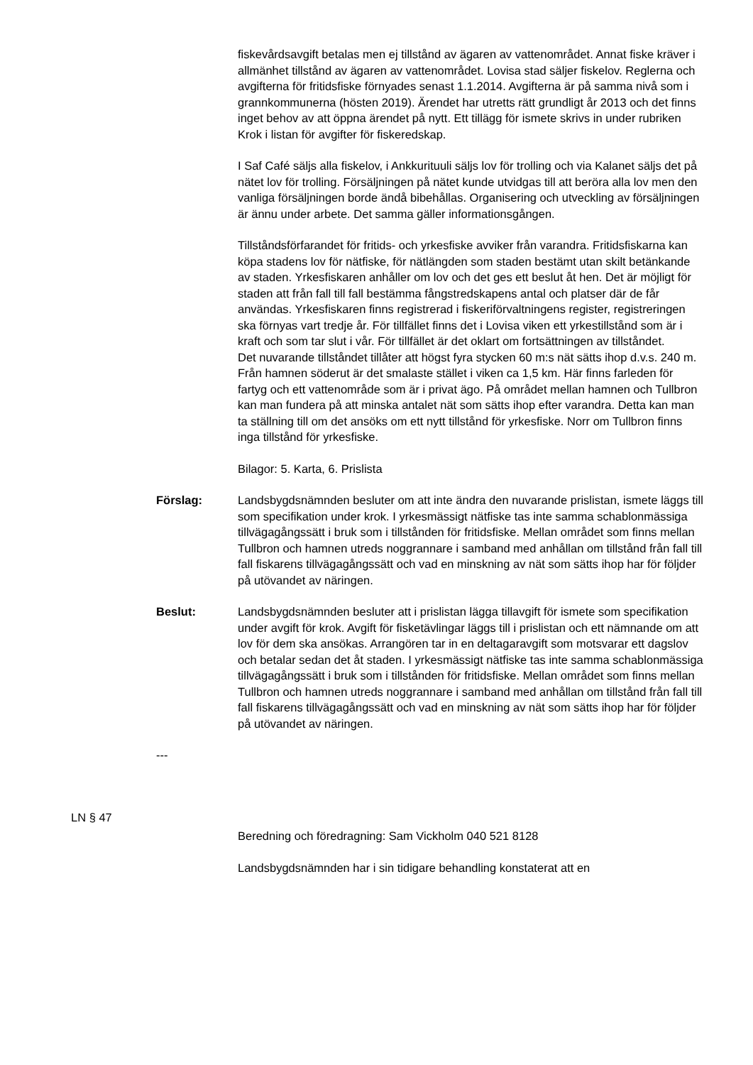fiskevårdsavgift betalas men ej tillstånd av ägaren av vattenområdet. Annat fiske kräver i allmänhet tillstånd av ägaren av vattenområdet. Lovisa stad säljer fiskelov. Reglerna och avgifterna för fritidsfiske förnyades senast 1.1.2014. Avgifterna är på samma nivå som i grannkommunerna (hösten 2019). Ärendet har utretts rätt grundligt år 2013 och det finns inget behov av att öppna ärendet på nytt. Ett tillägg för ismete skrivs in under rubriken Krok i listan för avgifter för fiskeredskap.
I Saf Café säljs alla fiskelov, i Ankkurituuli säljs lov för trolling och via Kalanet säljs det på nätet lov för trolling. Försäljningen på nätet kunde utvidgas till att beröra alla lov men den vanliga försäljningen borde ändå bibehållas. Organisering och utveckling av försäljningen är ännu under arbete. Det samma gäller informationsgången.
Tillståndsförfarandet för fritids- och yrkesfiske avviker från varandra. Fritidsfiskarna kan köpa stadens lov för nätfiske, för nätlängden som staden bestämt utan skilt betänkande av staden. Yrkesfiskaren anhåller om lov och det ges ett beslut åt hen. Det är möjligt för staden att från fall till fall bestämma fångstredskapens antal och platser där de får användas. Yrkesfiskaren finns registrerad i fiskeriförvaltningens register, registreringen ska förnyas vart tredje år. För tillfället finns det i Lovisa viken ett yrkestillstånd som är i kraft och som tar slut i vår. För tillfället är det oklart om fortsättningen av tillståndet.
Det nuvarande tillståndet tillåter att högst fyra stycken 60 m:s nät sätts ihop d.v.s. 240 m. Från hamnen söderut är det smalaste stället i viken ca 1,5 km. Här finns farleden för fartyg och ett vattenområde som är i privat ägo. På området mellan hamnen och Tullbron kan man fundera på att minska antalet nät som sätts ihop efter varandra. Detta kan man ta ställning till om det ansöks om ett nytt tillstånd för yrkesfiske. Norr om Tullbron finns inga tillstånd för yrkesfiske.
Bilagor: 5. Karta, 6. Prislista
Förslag: Landsbygdsnämnden besluter om att inte ändra den nuvarande prislistan, ismete läggs till som specifikation under krok. I yrkesmässigt nätfiske tas inte samma schablonmässiga tillvägagångssätt i bruk som i tillstånden för fritidsfiske. Mellan området som finns mellan Tullbron och hamnen utreds noggrannare i samband med anhållan om tillstånd från fall till fall fiskarens tillvägagångssätt och vad en minskning av nät som sätts ihop har för följder på utövandet av näringen.
Beslut: Landsbygdsnämnden besluter att i prislistan lägga tillavgift för ismete som specifikation under avgift för krok. Avgift för fisketävlingar läggs till i prislistan och ett nämnande om att lov för dem ska ansökas. Arrangören tar in en deltagaravgift som motsvarar ett dagslov och betalar sedan det åt staden. I yrkesmässigt nätfiske tas inte samma schablonmässiga tillvägagångssätt i bruk som i tillstånden för fritidsfiske. Mellan området som finns mellan Tullbron och hamnen utreds noggrannare i samband med anhållan om tillstånd från fall till fall fiskarens tillvägagångssätt och vad en minskning av nät som sätts ihop har för följder på utövandet av näringen.
---
LN § 47
Beredning och föredragning: Sam Vickholm 040 521 8128
Landsbygdsnämnden har i sin tidigare behandling konstaterat att en